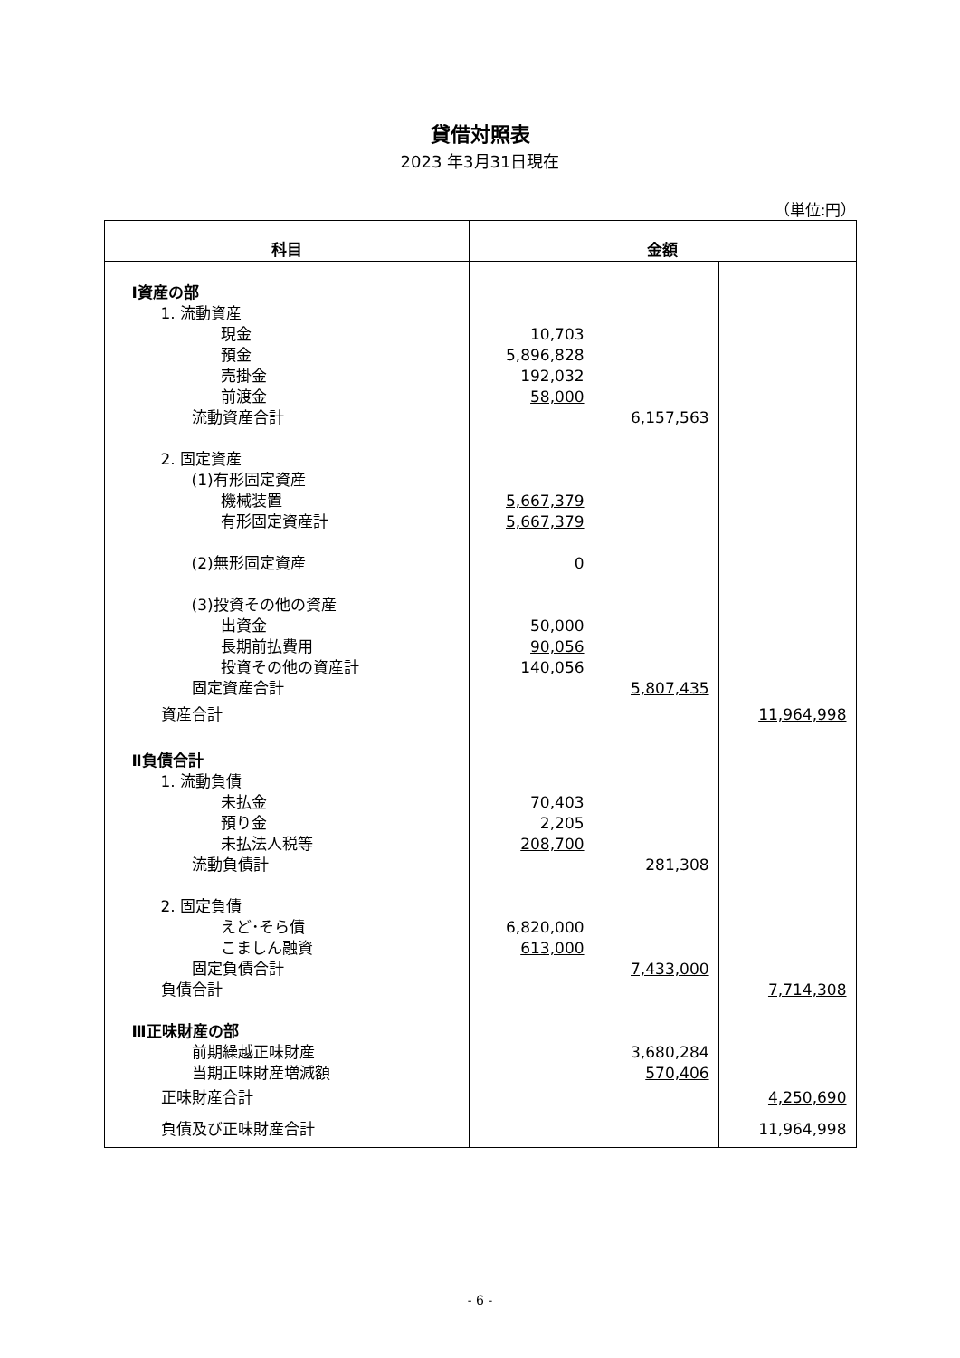貸借対照表
2023 年3月31日現在
（単位:円）
| 科目 | 金額 | | |
| --- | --- | --- | --- |
| Ⅰ資産の部 | | | |
| 1. 流動資産 | | | |
| 現金 | 10,703 | | |
| 預金 | 5,896,828 | | |
| 売掛金 | 192,032 | | |
| 前渡金 | 58,000 | | |
| 流動資産合計 | | 6,157,563 | |
| 2. 固定資産 | | | |
| (1)有形固定資産 | | | |
| 機械装置 | 5,667,379 | | |
| 有形固定資産計 | 5,667,379 | | |
| (2)無形固定資産 | 0 | | |
| (3)投資その他の資産 | | | |
| 出資金 | 50,000 | | |
| 長期前払費用 | 90,056 | | |
| 投資その他の資産計 | 140,056 | | |
| 固定資産合計 | | 5,807,435 | |
| 資産合計 | | | 11,964,998 |
| Ⅱ負債合計 | | | |
| 1. 流動負債 | | | |
| 未払金 | 70,403 | | |
| 預り金 | 2,205 | | |
| 未払法人税等 | 208,700 | | |
| 流動負債計 | | 281,308 | |
| 2. 固定負債 | | | |
| えど･そら債 | 6,820,000 | | |
| こましん融資 | 613,000 | | |
| 固定負債合計 | | 7,433,000 | |
| 負債合計 | | | 7,714,308 |
| Ⅲ正味財産の部 | | | |
| 前期繰越正味財産 | | 3,680,284 | |
| 当期正味財産増減額 | | 570,406 | |
| 正味財産合計 | | | 4,250,690 |
| 負債及び正味財産合計 | | | 11,964,998 |
- 6 -